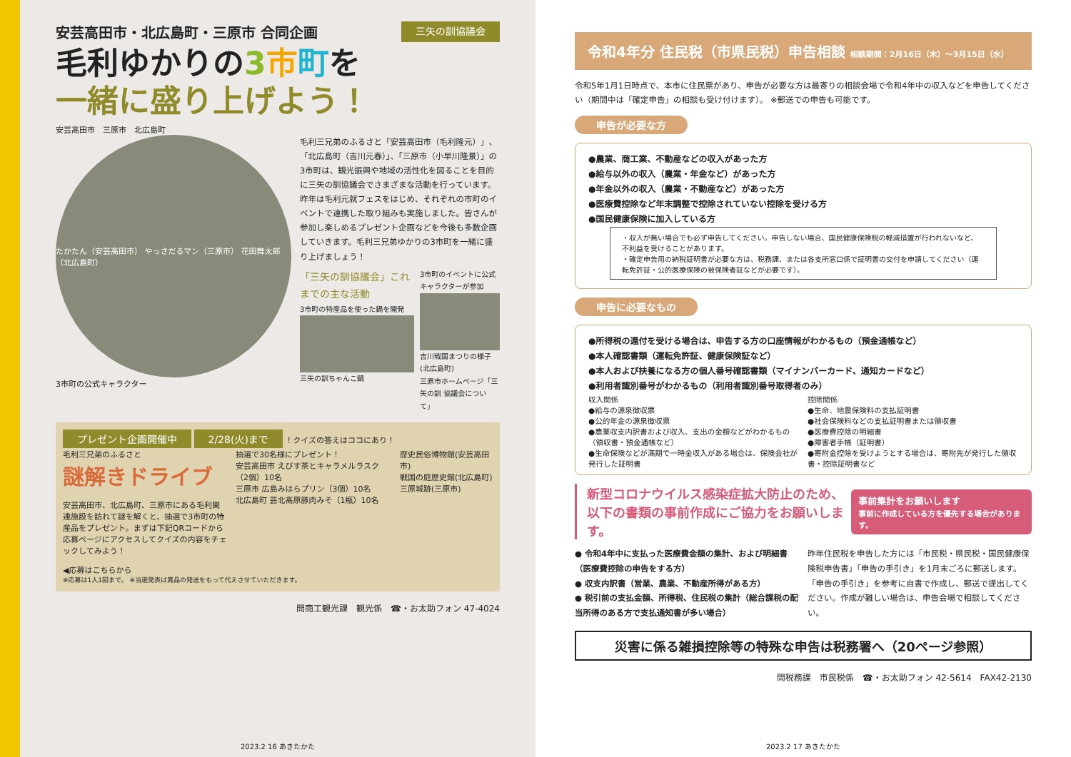安芸高田市・北広島町・三原市 合同企画
三矢の訓協議会
毛利ゆかりの3 市町を
一緒に盛り上げよう！
安芸高田市　三原市　北広島町
たかたん（安芸高田市） やっさだるマン（三原市） 花田舞太郎（北広島町）
3市町の公式キャラクター
毛利三兄弟のふるさと「安芸高田市（毛利隆元）」、「北広島町（吉川元春）」、「三原市（小早川隆景）」の3市町は、観光振興や地域の活性化を図ることを目的に三矢の訓協議会でさまざまな活動を行っています。昨年は毛利元就フェスをはじめ、それぞれの市町のイベントで連携した取り組みも実施しました。皆さんが参加し楽しめるプレゼント企画などを今後も多数企画していきます。毛利三兄弟ゆかりの3市町を一緒に盛り上げましょう！
「三矢の訓協議会」これまでの主な活動
3市町の特産品を使った鍋を開発
三矢の訓ちゃんこ鍋
3市町のイベントに公式キャラクターが参加
吉川戦国まつりの様子(北広島町)
三原市ホームページ「三矢の訓 協議会について」
プレゼント企画開催中 2/28(火)まで ！クイズの答えはココにあり！
毛利三兄弟のふるさと
謎解きドライブ
安芸高田市、北広島町、三原市にある毛利関連施設を訪れて謎を解くと、抽選で3市町の特産品をプレゼント。まずは下記QRコードから応募ページにアクセスしてクイズの内容をチェックしてみよう！
◀応募はこちらから
抽選で30名様にプレゼント！
安芸高田市 えびす茶とキャラメルラスク（2個）10名
三原市 広島みはらプリン（3個）10名
北広島町 芸北高原豚肉みそ（1瓶）10名
歴史民俗博物館(安芸高田市)
戦国の庭歴史館(北広島町)
三原城跡(三原市)
※応募は1人1回まで。 ※当選発表は賞品の発送をもって代えさせていただきます。
問商工観光課　観光係　☎・お太助フォン 47-4024
2023.2 16 あきたかた
令和4年分 住民税（市県民税）申告相談 相談期間：2月16日（木）～3月15日（水）
令和5年1月1日時点で、本市に住民票があり、申告が必要な方は最寄りの相談会場で令和4年中の収入などを申告してください（期間中は「確定申告」の相談も受け付けます）。 ※郵送での申告も可能です。
申告が必要な方
●農業、商工業、不動産などの収入があった方
●給与以外の収入（農業・年金など）があった方
●年金以外の収入（農業・不動産など）があった方
●医療費控除など年末調整で控除されていない控除を受ける方
●国民健康保険に加入している方
・収入が無い場合でも必ず申告してください。申告しない場合、国民健康保険税の軽減措置が行われないなど、不利益を受けることがあります。
・確定申告用の納税証明書が必要な方は、税務課、または各支所窓口係で証明書の交付を申請してください（運転免許証・公的医療保険の被保険者証などが必要です）。
申告に必要なもの
●所得税の還付を受ける場合は、申告する方の口座情報がわかるもの（預金通帳など）
●本人確認書類（運転免許証、健康保険証など）
●本人および扶養になる方の個人番号確認書類（マイナンバーカード、通知カードなど）
●利用者識別番号がわかるもの（利用者識別番号取得者のみ）
収入関係
●給与の源泉徴収票
●公的年金の源泉徴収票
●農業収支内訳書および収入、支出の金額などがわかるもの（領収書・預金通帳など）
●生命保険などが満期で一時金収入がある場合は、保険会社が発行した証明書
控除関係
●生命、地震保険料の支払証明書
●社会保険料などの支払証明書または領収書
●医療費控除の明細書
●障害者手帳（証明書）
●寄附金控除を受けようとする場合は、寄附先が発行した領収書・控除証明書など
新型コロナウイルス感染症拡大防止のため、
以下の書類の事前作成にご協力をお願いします。
事前集計をお願いします
事前に作成している方を優先する場合があります。
● 令和4年中に支払った医療費金額の集計、および明細書（医療費控除の申告をする方）
● 収支内訳書（営業、農業、不動産所得がある方）
● 税引前の支払金額、所得税、住民税の集計（総合課税の配当所得のある方で支払通知書が多い場合）
昨年住民税を申告した方には「市民税・県民税・国民健康保険税申告書」「申告の手引き」を1月末ごろに郵送します。「申告の手引き」を参考に自書で作成し、郵送で提出してください。作成が難しい場合は、申告会場で相談してください。
災害に係る雑損控除等の特殊な申告は税務署へ（20ページ参照）
問税務課　市民税係　☎・お太助フォン 42-5614　FAX42-2130
2023.2 17 あきたかた